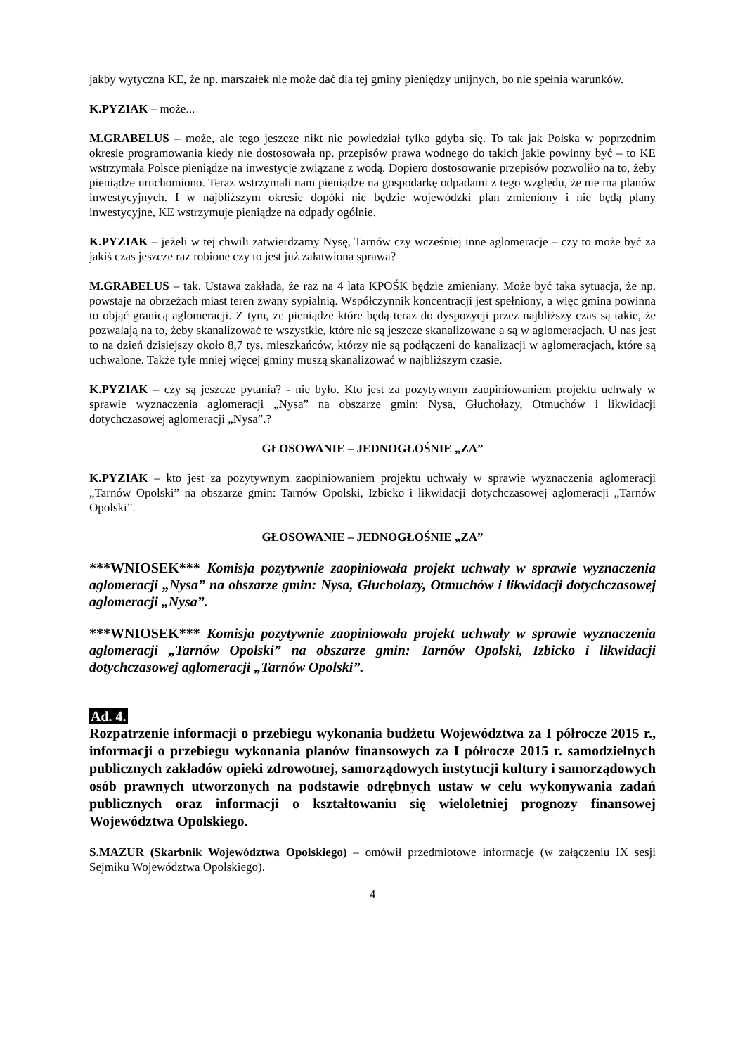jakby wytyczna KE, że np. marszałek nie może dać dla tej gminy pieniędzy unijnych, bo nie spełnia warunków.
K.PYZIAK – może...
M.GRABELUS – może, ale tego jeszcze nikt nie powiedział tylko gdyba się. To tak jak Polska w poprzednim okresie programowania kiedy nie dostosowała np. przepisów prawa wodnego do takich jakie powinny być – to KE wstrzymała Polsce pieniądze na inwestycje związane z wodą. Dopiero dostosowanie przepisów pozwoliło na to, żeby pieniądze uruchomiono. Teraz wstrzymali nam pieniądze na gospodarkę odpadami z tego względu, że nie ma planów inwestycyjnych. I w najbliższym okresie dopóki nie będzie wojewódzki plan zmieniony i nie będą plany inwestycyjne, KE wstrzymuje pieniądze na odpady ogólnie.
K.PYZIAK – jeżeli w tej chwili zatwierdzamy Nysę, Tarnów czy wcześniej inne aglomeracje – czy to może być za jakiś czas jeszcze raz robione czy to jest już załatwiona sprawa?
M.GRABELUS – tak. Ustawa zakłada, że raz na 4 lata KPOŚK będzie zmieniany. Może być taka sytuacja, że np. powstaje na obrzeżach miast teren zwany sypialnią. Współczynnik koncentracji jest spełniony, a więc gmina powinna to objąć granicą aglomeracji. Z tym, że pieniądze które będą teraz do dyspozycji przez najbliższy czas są takie, że pozwalają na to, żeby skanalizować te wszystkie, które nie są jeszcze skanalizowane a są w aglomeracjach. U nas jest to na dzień dzisiejszy około 8,7 tys. mieszkańców, którzy nie są podłączeni do kanalizacji w aglomeracjach, które są uchwalone. Także tyle mniej więcej gminy muszą skanalizować w najbliższym czasie.
K.PYZIAK – czy są jeszcze pytania? - nie było. Kto jest za pozytywnym zaopiniowaniem projektu uchwały w sprawie wyznaczenia aglomeracji „Nysa” na obszarze gmin: Nysa, Głuchołazy, Otmuchów i likwidacji dotychczasowej aglomeracji „Nysa”.?
GŁOSOWANIE – JEDNOGŁOŚNIE „ZA”
K.PYZIAK – kto jest za pozytywnym zaopiniowaniem projektu uchwały w sprawie wyznaczenia aglomeracji „Tarnów Opolski” na obszarze gmin: Tarnów Opolski, Izbicko i likwidacji dotychczasowej aglomeracji „Tarnów Opolski”.
GŁOSOWANIE – JEDNOGŁOŚNIE „ZA”
***WNIOSEK*** Komisja pozytywnie zaopiniowała projekt uchwały w sprawie wyznaczenia aglomeracji „Nysa” na obszarze gmin: Nysa, Głuchołazy, Otmuchów i likwidacji dotychczasowej aglomeracji „Nysa”.
***WNIOSEK*** Komisja pozytywnie zaopiniowała projekt uchwały w sprawie wyznaczenia aglomeracji „Tarnów Opolski” na obszarze gmin: Tarnów Opolski, Izbicko i likwidacji dotychczasowej aglomeracji „Tarnów Opolski”.
Ad. 4.
Rozpatrzenie informacji o przebiegu wykonania budżetu Województwa za I półrocze 2015 r., informacji o przebiegu wykonania planów finansowych za I półrocze 2015 r. samodzielnych publicznych zakładów opieki zdrowotnej, samorządowych instytucji kultury i samorządowych osób prawnych utworzonych na podstawie odrębnych ustaw w celu wykonywania zadań publicznych oraz informacji o kształtowaniu się wieloletniej prognozy finansowej Województwa Opolskiego.
S.MAZUR (Skarbnik Województwa Opolskiego) – omówił przedmiotowe informacje (w załączeniu IX sesji Sejmiku Województwa Opolskiego).
4